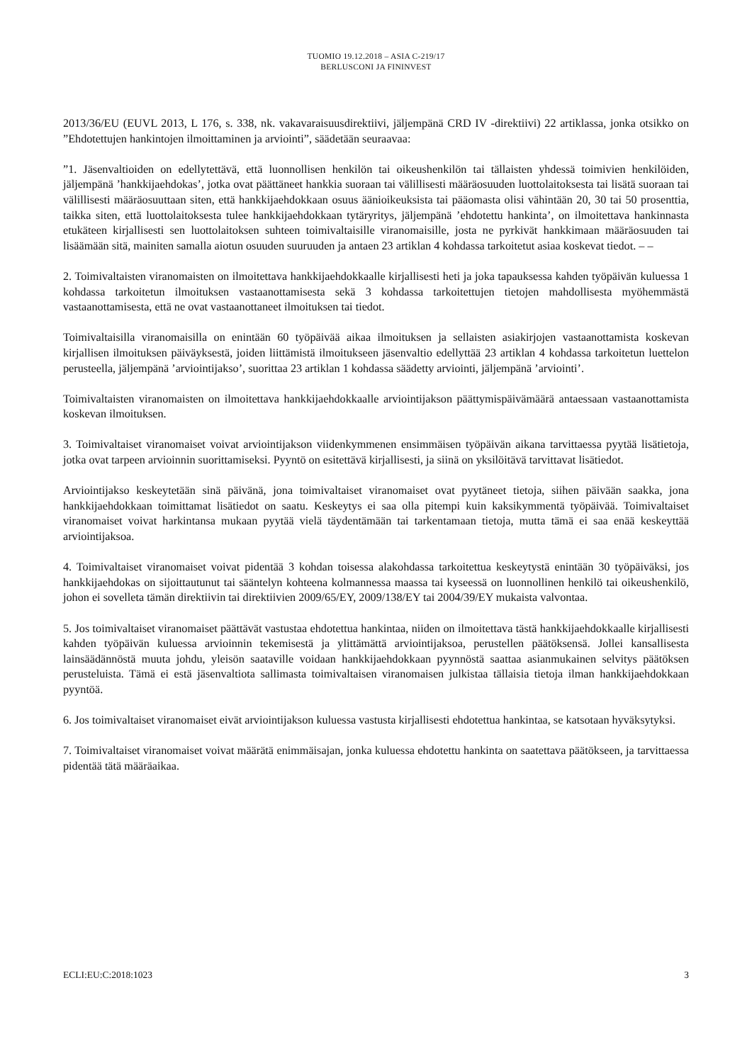TUOMIO 19.12.2018 – ASIA C-219/17
BERLUSCONI JA FININVEST
2013/36/EU (EUVL 2013, L 176, s. 338, nk. vakavaraisuusdirektiivi, jäljempänä CRD IV -direktiivi) 22 artiklassa, jonka otsikko on ”Ehdotettujen hankintojen ilmoittaminen ja arviointi”, säädetään seuraavaa:
”1. Jäsenvaltioiden on edellytettävä, että luonnollisen henkilön tai oikeushenkilön tai tällaisten yhdessä toimivien henkilöiden, jäljempänä ’hankkijaehdokas’, jotka ovat päättäneet hankkia suoraan tai välillisesti määräosuuden luottolaitoksesta tai lisätä suoraan tai välillisesti määräosuuttaan siten, että hankkijaehdokkaan osuus äänioikeuksista tai pääomasta olisi vähintään 20, 30 tai 50 prosenttia, taikka siten, että luottolaitoksesta tulee hankkijaehdokkaan tytäryritys, jäljempänä ’ehdotettu hankinta’, on ilmoitettava hankinnasta etukäteen kirjallisesti sen luottolaitoksen suhteen toimivaltaisille viranomaisille, josta ne pyrkivät hankkimaan määräosuuden tai lisäämään sitä, mainiten samalla aiotun osuuden suuruuden ja antaen 23 artiklan 4 kohdassa tarkoitetut asiaa koskevat tiedot. – –
2. Toimivaltaisten viranomaisten on ilmoitettava hankkijaehdokkaalle kirjallisesti heti ja joka tapauksessa kahden työpäivän kuluessa 1 kohdassa tarkoitetun ilmoituksen vastaanottamisesta sekä 3 kohdassa tarkoitettujen tietojen mahdollisesta myöhemmästä vastaanottamisesta, että ne ovat vastaanottaneet ilmoituksen tai tiedot.
Toimivaltaisilla viranomaisilla on enintään 60 työpäivää aikaa ilmoituksen ja sellaisten asiakirjojen vastaanottamista koskevan kirjallisen ilmoituksen päiväyksestä, joiden liittämistä ilmoitukseen jäsenvaltio edellyttää 23 artiklan 4 kohdassa tarkoitetun luettelon perusteella, jäljempänä ’arviointijakso’, suorittaa 23 artiklan 1 kohdassa säädetty arviointi, jäljempänä ’arviointi’.
Toimivaltaisten viranomaisten on ilmoitettava hankkijaehdokkaalle arviointijakson päättymispäivämäärä antaessaan vastaanottamista koskevan ilmoituksen.
3. Toimivaltaiset viranomaiset voivat arviointijakson viidenkymmenen ensimmäisen työpäivän aikana tarvittaessa pyytää lisätietoja, jotka ovat tarpeen arvioinnin suorittamiseksi. Pyyntö on esitettävä kirjallisesti, ja siinä on yksilöitävä tarvittavat lisätiedot.
Arviointijakso keskeytetään sinä päivänä, jona toimivaltaiset viranomaiset ovat pyytäneet tietoja, siihen päivään saakka, jona hankkijaehdokkaan toimittamat lisätiedot on saatu. Keskeytys ei saa olla pitempi kuin kaksikymmentä työpäivää. Toimivaltaiset viranomaiset voivat harkintansa mukaan pyytää vielä täydentämään tai tarkentamaan tietoja, mutta tämä ei saa enää keskeyttää arviointijaksoa.
4. Toimivaltaiset viranomaiset voivat pidentää 3 kohdan toisessa alakohdassa tarkoitettua keskeytystä enintään 30 työpäiväksi, jos hankkijaehdokas on sijoittautunut tai sääntelyn kohteena kolmannessa maassa tai kyseessä on luonnollinen henkilö tai oikeushenkilö, johon ei sovelleta tämän direktiivin tai direktiivien 2009/65/EY, 2009/138/EY tai 2004/39/EY mukaista valvontaa.
5. Jos toimivaltaiset viranomaiset päättävät vastustaa ehdotettua hankintaa, niiden on ilmoitettava tästä hankkijaehdokkaalle kirjallisesti kahden työpäivän kuluessa arvioinnin tekemisestä ja ylittämättä arviointijaksoa, perustellen päätöksensä. Jollei kansallisesta lainsäädännöstä muuta johdu, yleisön saataville voidaan hankkijaehdokkaan pyynnöstä saattaa asianmukainen selvitys päätöksen perusteluista. Tämä ei estä jäsenvaltiota sallimasta toimivaltaisen viranomaisen julkistaa tällaisia tietoja ilman hankkijaehdokkaan pyyntöä.
6. Jos toimivaltaiset viranomaiset eivät arviointijakson kuluessa vastusta kirjallisesti ehdotettua hankintaa, se katsotaan hyväksytyksi.
7. Toimivaltaiset viranomaiset voivat määrätä enimmäisajan, jonka kuluessa ehdotettu hankinta on saatettava päätökseen, ja tarvittaessa pidentää tätä määräaikaa.
ECLI:EU:C:2018:1023 3